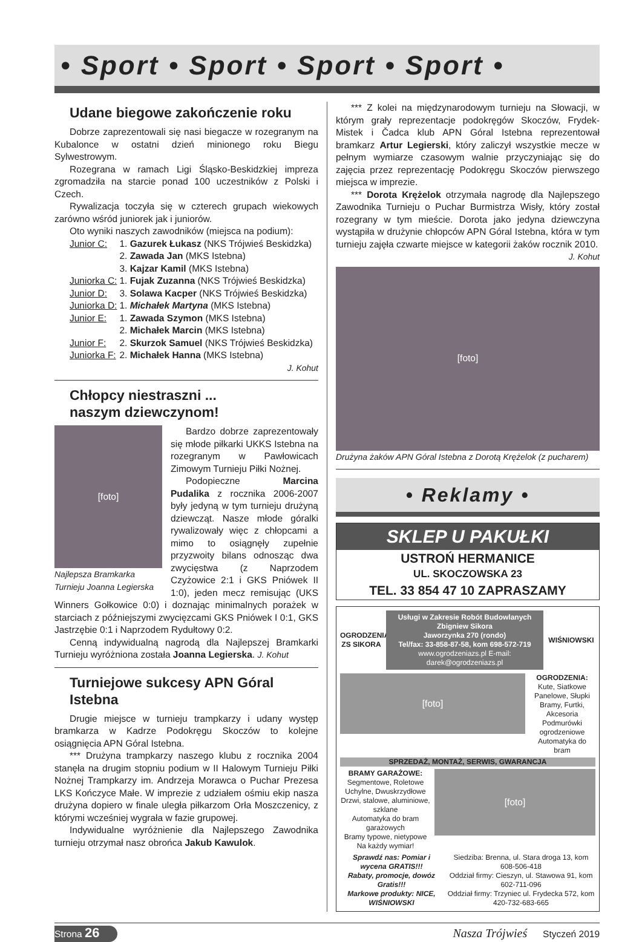• Sport • Sport • Sport • Sport •
Udane biegowe zakończenie roku
Dobrze zaprezentowali się nasi biegacze w rozegranym na Kubalonce w ostatni dzień minionego roku Biegu Sylwestrowym.
Rozegrana w ramach Ligi Śląsko-Beskidzkiej impreza zgromadziła na starcie ponad 100 uczestników z Polski i Czech.
Rywalizacja toczyła się w czterech grupach wiekowych zarówno wśród juniorek jak i juniorów.
Oto wyniki naszych zawodników (miejsca na podium):
| Junior C: | 1. Gazurek Łukasz (NKS Trójwieś Beskidzka) |
| | 2. Zawada Jan (MKS Istebna) |
| | 3. Kajzar Kamil (MKS Istebna) |
| Juniorka C: | 1. Fujak Zuzanna (NKS Trójwieś Beskidzka) |
| Junior D: | 3. Solawa Kacper (NKS Trójwieś Beskidzka) |
| Juniorka D: | 1. Michałek Martyna (MKS Istebna) |
| Junior E: | 1. Zawada Szymon (MKS Istebna) |
| | 2. Michałek Marcin (MKS Istebna) |
| Junior F: | 2. Skurzok Samuel (NKS Trójwieś Beskidzka) |
| Juniorka F: | 2. Michałek Hanna (MKS Istebna) |
J. Kohut
Chłopcy niestraszni ...
naszym dziewczynom!
[foto]
Najlepsza Bramkarka Turnieju Joanna Legierska
Bardzo dobrze zaprezentowały się młode piłkarki UKKS Istebna na rozegranym w Pawłowicach Zimowym Turnieju Piłki Nożnej.
Podopieczne Marcina Pudalika z rocznika 2006-2007 były jedyną w tym turnieju drużyną dziewcząt. Nasze młode góralki rywalizowały więc z chłopcami a mimo to osiągnęły zupełnie przyzwoity bilans odnosząc dwa zwycięstwa (z Naprzodem Czyżowice 2:1 i GKS Pniówek II 1:0), jeden mecz remisując (UKS Winners Gołkowice 0:0) i doznając minimalnych porażek w starciach z późniejszymi zwycięzcami GKS Pniówek I 0:1, GKS Jastrzębie 0:1 i Naprzodem Rydułtowy 0:2.
Cenną indywidualną nagrodą dla Najlepszej Bramkarki Turnieju wyróżniona została Joanna Legierska. J. Kohut
Turniejowe sukcesy APN Góral Istebna
Drugie miejsce w turnieju trampkarzy i udany występ bramkarza w Kadrze Podokręgu Skoczów to kolejne osiągnięcia APN Góral Istebna.
*** Drużyna trampkarzy naszego klubu z rocznika 2004 stanęła na drugim stopniu podium w II Halowym Turnieju Piłki Nożnej Trampkarzy im. Andrzeja Morawca o Puchar Prezesa LKS Kończyce Małe. W imprezie z udziałem ośmiu ekip nasza drużyna dopiero w finale uległa piłkarzom Orła Moszczenicy, z którymi wcześniej wygrała w fazie grupowej.
Indywidualne wyróżnienie dla Najlepszego Zawodnika turnieju otrzymał nasz obrońca Jakub Kawulok.
*** Z kolei na międzynarodowym turnieju na Słowacji, w którym grały reprezentacje podokręgów Skoczów, Frydek-Mistek i Čadca klub APN Góral Istebna reprezentował bramkarz Artur Legierski, który zaliczył wszystkie mecze w pełnym wymiarze czasowym walnie przyczyniając się do zajęcia przez reprezentację Podokręgu Skoczów pierwszego miejsca w imprezie.
*** Dorota Krężelok otrzymała nagrodę dla Najlepszego Zawodnika Turnieju o Puchar Burmistrza Wisły, który został rozegrany w tym mieście. Dorota jako jedyna dziewczyna wystąpiła w drużynie chłopców APN Góral Istebna, która w tym turnieju zajęła czwarte miejsce w kategorii żaków rocznik 2010.
J. Kohut
[foto]
Drużyna żaków APN Góral Istebna z Dorotą Krężelok (z pucharem)
• Reklamy •
SKLEP U PAKUŁKI
USTROŃ HERMANICE
UL. SKOCZOWSKA 23
TEL. 33 854 47 10 ZAPRASZAMY
OGRODZENIA ZS SIKORA
Usługi w Zakresie Robót Budowlanych
Zbigniew Sikora
Jaworzynka 270 (rondo)
Tel/fax: 33-858-87-58, kom 698-572-719
www.ogrodzeniazs.pl E-mail: darek@ogrodzeniazs.pl
WIŚNIOWSKI
[foto]
OGRODZENIA:
Kute, Siatkowe
Panelowe, Słupki
Bramy, Furtki, Akcesoria
Podmurówki ogrodzeniowe
Automatyka do bram
SPRZEDAŻ, MONTAŻ, SERWIS, GWARANCJA
BRAMY GARAŻOWE:
Segmentowe, Roletowe
Uchylne, Dwuskrzydłowe
Drzwi, stalowe, aluminiowe, szklane
Automatyka do bram garażowych
Bramy typowe, nietypowe
Na każdy wymiar!
[foto]
Sprawdź nas: Pomiar i wycena GRATIS!!!
Rabaty, promocje, dowóz Gratis!!!
Markowe produkty: NICE, WIŚNIOWSKI
Siedziba: Brenna, ul. Stara droga 13, kom 608-506-418
Oddział firmy: Cieszyn, ul. Stawowa 91, kom 602-711-096
Oddział firmy: Trzyniec ul. Frydecka 572, kom 420-732-683-665
Strona 26
Nasza Trójwieś Styczeń 2019